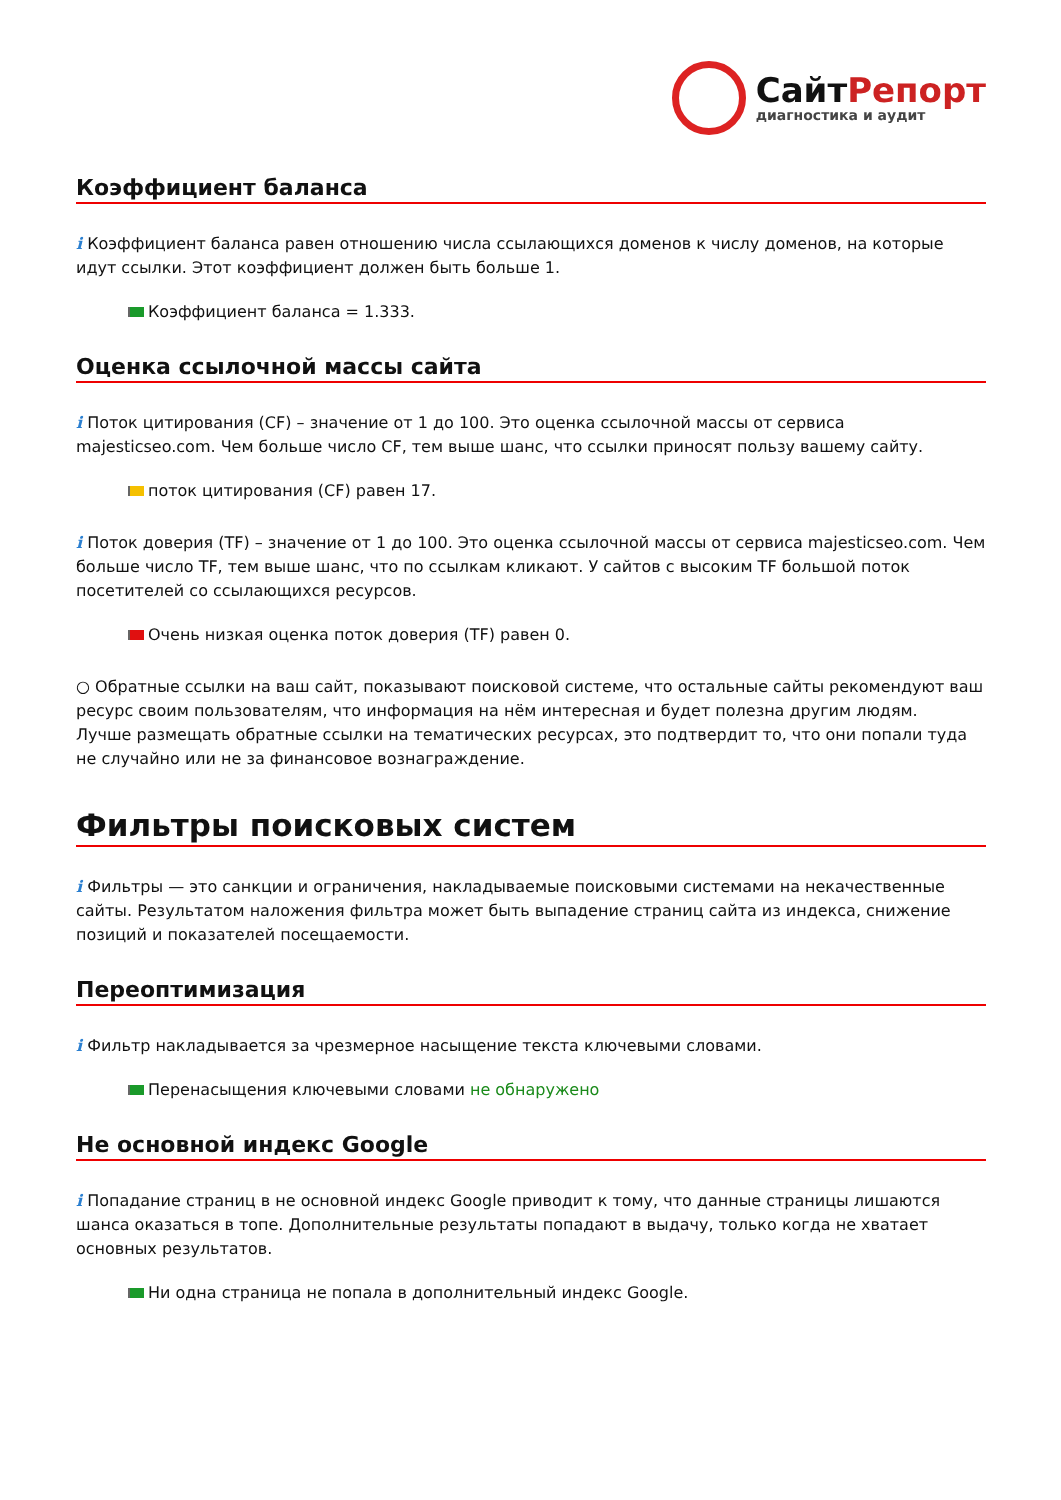СайтРепорт
диагностика и аудит
Коэффициент баланса
i Коэффициент баланса равен отношению числа ссылающихся доменов к числу доменов, на которые идут ссылки. Этот коэффициент должен быть больше 1.
Коэффициент баланса = 1.333.
Оценка ссылочной массы сайта
i Поток цитирования (CF) – значение от 1 до 100. Это оценка ссылочной массы от сервиса majesticseo.com. Чем больше число CF, тем выше шанс, что ссылки приносят пользу вашему сайту.
поток цитирования (CF) равен 17.
i Поток доверия (TF) – значение от 1 до 100. Это оценка ссылочной массы от сервиса majesticseo.com. Чем больше число TF, тем выше шанс, что по ссылкам кликают. У сайтов с высоким TF большой поток посетителей со ссылающихся ресурсов.
Очень низкая оценка поток доверия (TF) равен 0.
○ Обратные ссылки на ваш сайт, показывают поисковой системе, что остальные сайты рекомендуют ваш ресурс своим пользователям, что информация на нём интересная и будет полезна другим людям.
Лучше размещать обратные ссылки на тематических ресурсах, это подтвердит то, что они попали туда не случайно или не за финансовое вознаграждение.
Фильтры поисковых систем
i Фильтры — это санкции и ограничения, накладываемые поисковыми системами на некачественные сайты. Результатом наложения фильтра может быть выпадение страниц сайта из индекса, снижение позиций и показателей посещаемости.
Переоптимизация
i Фильтр накладывается за чрезмерное насыщение текста ключевыми словами.
Перенасыщения ключевыми словами не обнаружено
Не основной индекс Google
i Попадание страниц в не основной индекс Google приводит к тому, что данные страницы лишаются шанса оказаться в топе. Дополнительные результаты попадают в выдачу, только когда не хватает основных результатов.
Ни одна страница не попала в дополнительный индекс Google.